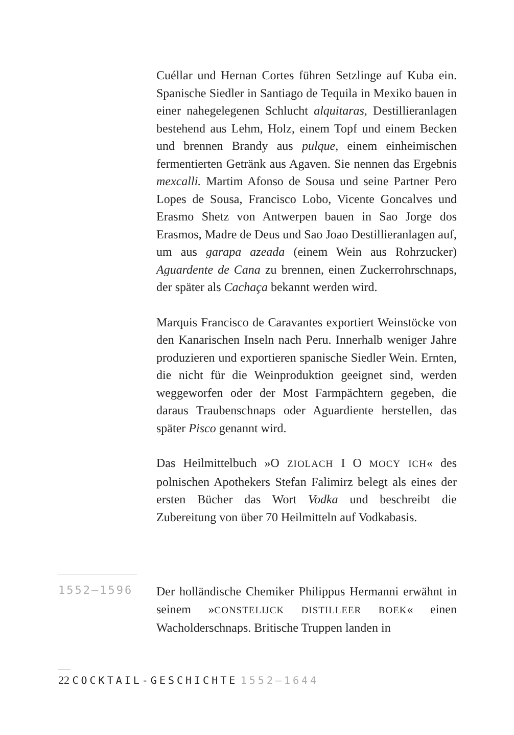Cuéllar und Hernan Cortes führen Setzlinge auf Kuba ein. Spanische Siedler in Santiago de Tequila in Mexiko bauen in einer nahegelegenen Schlucht alquitaras, Destillieranlagen bestehend aus Lehm, Holz, einem Topf und einem Becken und brennen Brandy aus pulque, einem einheimischen fermentierten Getränk aus Agaven. Sie nennen das Ergebnis mexcalli. Martim Afonso de Sousa und seine Partner Pero Lopes de Sousa, Francisco Lobo, Vicente Goncalves und Erasmo Shetz von Antwerpen bauen in Sao Jorge dos Erasmos, Madre de Deus und Sao Joao Destillieranlagen auf, um aus garapa azeada (einem Wein aus Rohrzucker) Aguardente de Cana zu brennen, einen Zuckerrohrschnaps, der später als Cachaça bekannt werden wird.
Marquis Francisco de Caravantes exportiert Weinstöcke von den Kanarischen Inseln nach Peru. Innerhalb weniger Jahre produzieren und exportieren spanische Siedler Wein. Ernten, die nicht für die Weinproduktion geeignet sind, werden weggeworfen oder der Most Farmpächtern gegeben, die daraus Traubenschnaps oder Aguardiente herstellen, das später Pisco genannt wird.
Das Heilmittelbuch »O ZIOLACH I O MOCY ICH« des polnischen Apothekers Stefan Falimirz belegt als eines der ersten Bücher das Wort Vodka und beschreibt die Zubereitung von über 70 Heilmitteln auf Vodkabasis.
1552–1596
Der holländische Chemiker Philippus Hermanni erwähnt in seinem »CONSTELIJCK DISTILLEER BOEK« einen Wacholderschnaps. Britische Truppen landen in
22 COCKTAIL-GESCHICHTE 1552–1644